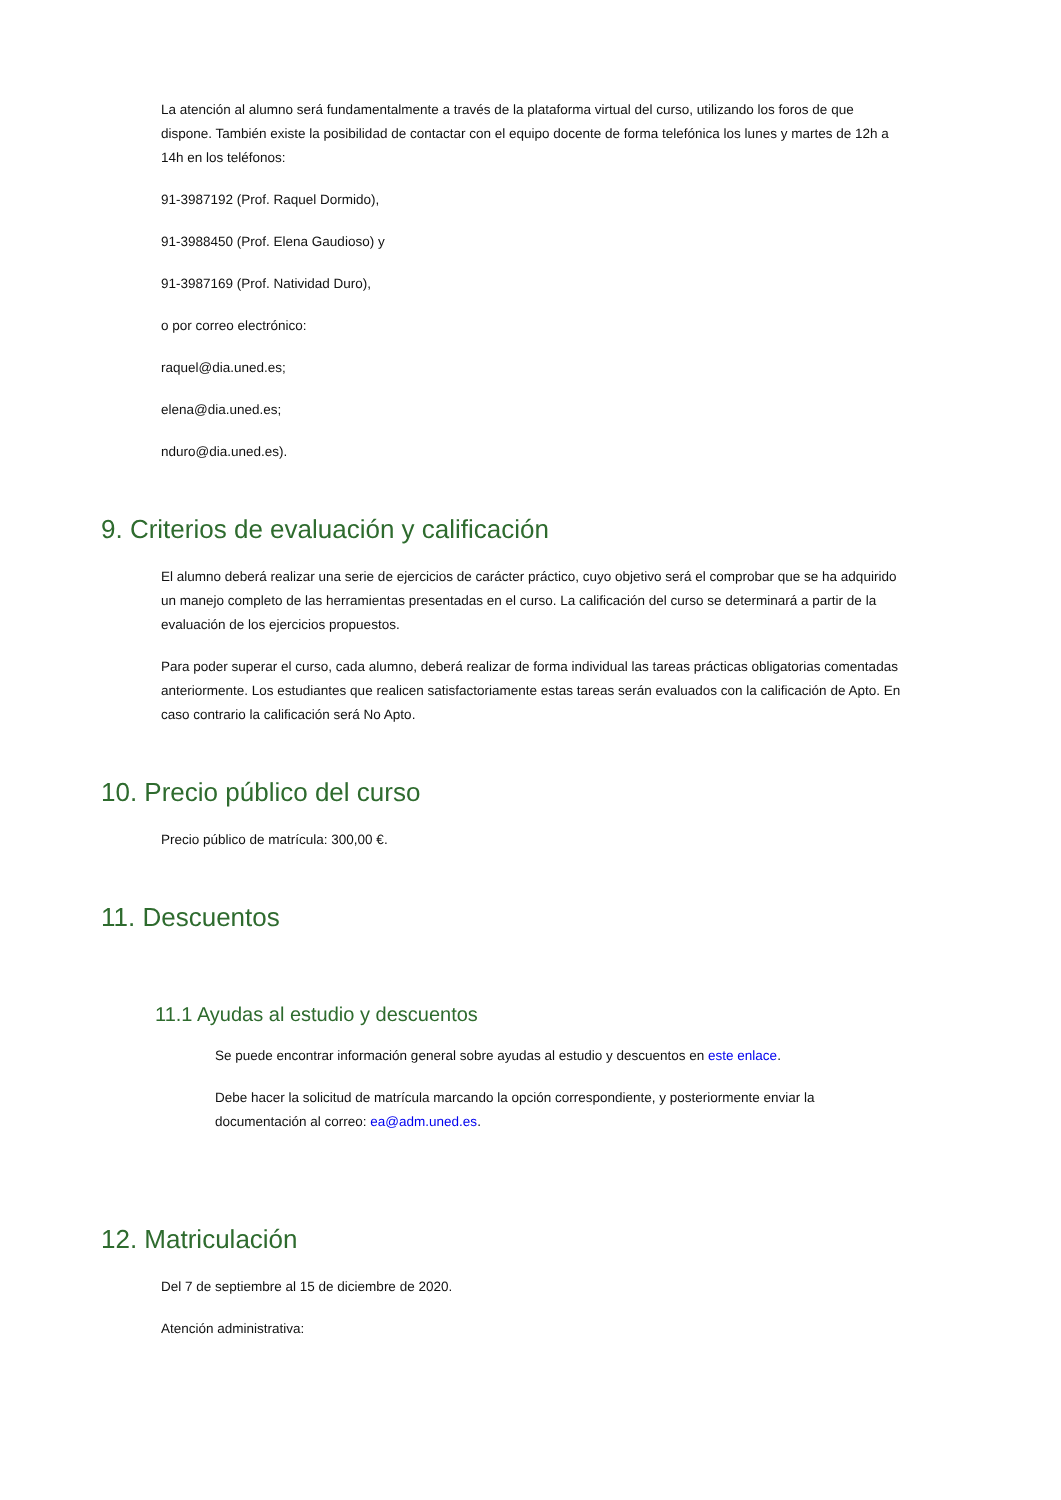La atención al alumno será fundamentalmente a través de la plataforma virtual del curso, utilizando los foros de que dispone. También existe la posibilidad de contactar con el equipo docente de forma telefónica los lunes y martes de 12h a 14h en los teléfonos:
91-3987192 (Prof. Raquel Dormido),
91-3988450 (Prof. Elena Gaudioso) y
91-3987169 (Prof. Natividad Duro),
o por correo electrónico:
raquel@dia.uned.es;
elena@dia.uned.es;
nduro@dia.uned.es).
9. Criterios de evaluación y calificación
El alumno deberá realizar una serie de ejercicios de carácter práctico, cuyo objetivo será el comprobar que se ha adquirido un manejo completo de las herramientas presentadas en el curso. La calificación del curso se determinará a partir de la evaluación de los ejercicios propuestos.
Para poder superar el curso, cada alumno, deberá realizar de forma individual las tareas prácticas obligatorias comentadas anteriormente. Los estudiantes que realicen satisfactoriamente estas tareas serán evaluados con la calificación de Apto. En caso contrario la calificación será No Apto.
10. Precio público del curso
Precio público de matrícula: 300,00 €.
11. Descuentos
11.1 Ayudas al estudio y descuentos
Se puede encontrar información general sobre ayudas al estudio y descuentos en este enlace.
Debe hacer la solicitud de matrícula marcando la opción correspondiente, y posteriormente enviar la documentación al correo: ea@adm.uned.es.
12. Matriculación
Del 7 de septiembre al 15 de diciembre de 2020.
Atención administrativa: